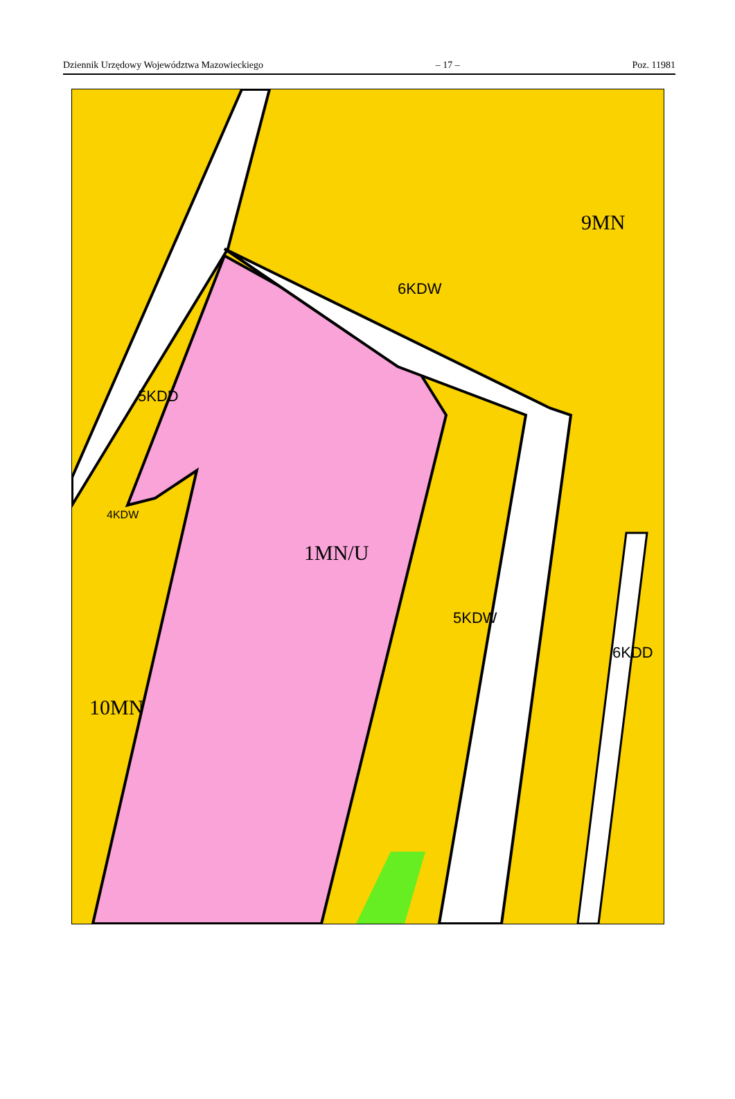Dziennik Urzędowy Województwa Mazowieckiego – 17 – Poz. 11981
9MN
1MN/U
10MN
6KDW
5KDD
5KDW
6KDD
4KDW